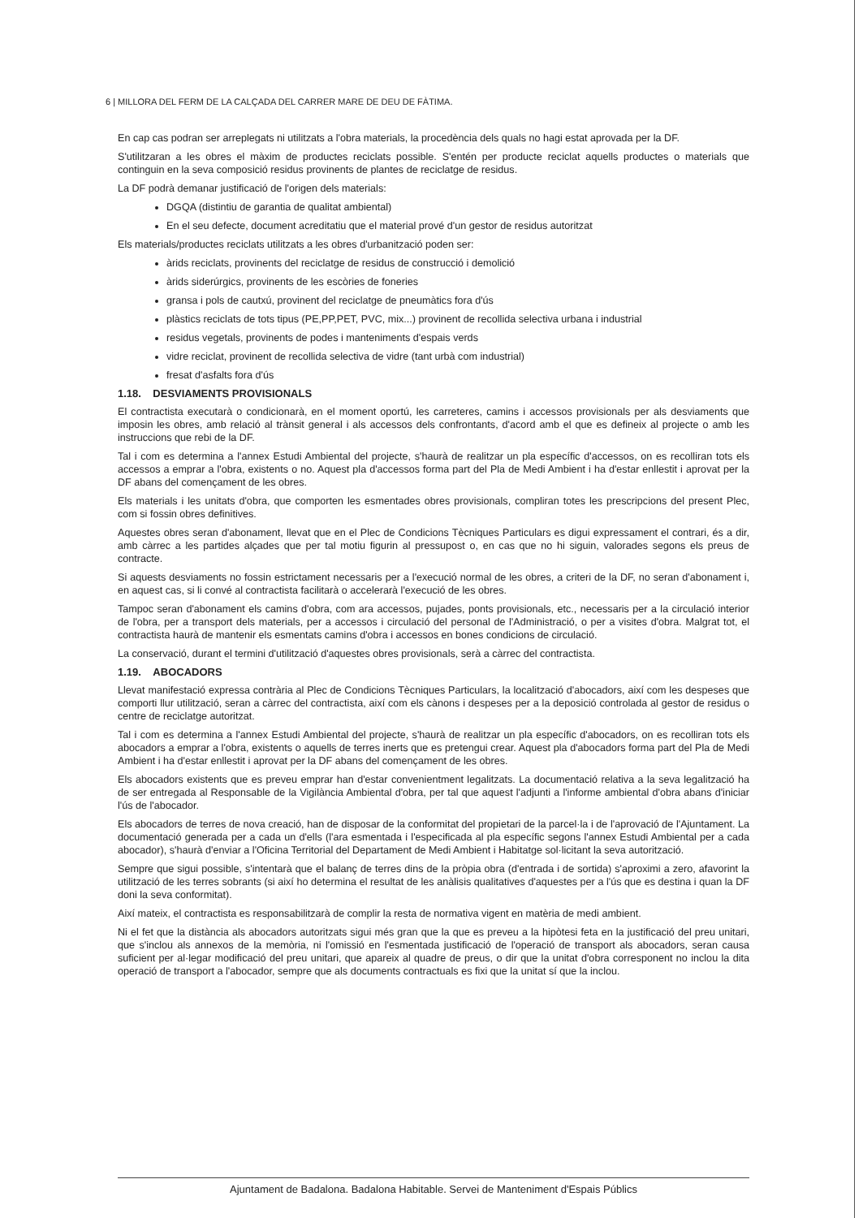6 | MILLORA DEL FERM DE LA CALÇADA DEL CARRER MARE DE DEU DE FÀTIMA.
En cap cas podran ser arreplegats ni utilitzats a l'obra materials, la procedència dels quals no hagi estat aprovada per la DF.
S'utilitzaran a les obres el màxim de productes reciclats possible. S'entén per producte reciclat aquells productes o materials que continguin en la seva composició residus provinents de plantes de reciclatge de residus.
La DF podrà demanar justificació de l'origen dels materials:
DGQA (distintiu de garantia de qualitat ambiental)
En el seu defecte, document acreditatiu que el material prové d'un gestor de residus autoritzat
Els materials/productes reciclats utilitzats a les obres d'urbanització poden ser:
àrids reciclats, provinents del reciclatge de residus de construcció i demolició
àrids siderúrgics, provinents de les escòries de foneries
gransa i pols de cautxú, provinent del reciclatge de pneumàtics fora d'ús
plàstics reciclats de tots tipus (PE,PP,PET, PVC, mix...) provinent de recollida selectiva urbana i industrial
residus vegetals, provinents de podes i manteniments d'espais verds
vidre reciclat, provinent de recollida selectiva de vidre (tant urbà com industrial)
fresat d'asfalts fora d'ús
1.18. DESVIAMENTS PROVISIONALS
El contractista executarà o condicionarà, en el moment oportú, les carreteres, camins i accessos provisionals per als desviaments que imposin les obres, amb relació al trànsit general i als accessos dels confrontants, d'acord amb el que es defineix al projecte o amb les instruccions que rebi de la DF.
Tal i com es determina a l'annex Estudi Ambiental del projecte, s'haurà de realitzar un pla específic d'accessos, on es recolliran tots els accessos a emprar a l'obra, existents o no. Aquest pla d'accessos forma part del Pla de Medi Ambient i ha d'estar enllestit i aprovat per la DF abans del començament de les obres.
Els materials i les unitats d'obra, que comporten les esmentades obres provisionals, compliran totes les prescripcions del present Plec, com si fossin obres definitives.
Aquestes obres seran d'abonament, llevat que en el Plec de Condicions Tècniques Particulars es digui expressament el contrari, és a dir, amb càrrec a les partides alçades que per tal motiu figurin al pressupost o, en cas que no hi siguin, valorades segons els preus de contracte.
Si aquests desviaments no fossin estrictament necessaris per a l'execució normal de les obres, a criteri de la DF, no seran d'abonament i, en aquest cas, si li convé al contractista facilitarà o accelerarà l'execució de les obres.
Tampoc seran d'abonament els camins d'obra, com ara accessos, pujades, ponts provisionals, etc., necessaris per a la circulació interior de l'obra, per a transport dels materials, per a accessos i circulació del personal de l'Administració, o per a visites d'obra. Malgrat tot, el contractista haurà de mantenir els esmentats camins d'obra i accessos en bones condicions de circulació.
La conservació, durant el termini d'utilització d'aquestes obres provisionals, serà a càrrec del contractista.
1.19. ABOCADORS
Llevat manifestació expressa contrària al Plec de Condicions Tècniques Particulars, la localització d'abocadors, així com les despeses que comporti llur utilització, seran a càrrec del contractista, així com els cànons i despeses per a la deposició controlada al gestor de residus o centre de reciclatge autoritzat.
Tal i com es determina a l'annex Estudi Ambiental del projecte, s'haurà de realitzar un pla específic d'abocadors, on es recolliran tots els abocadors a emprar a l'obra, existents o aquells de terres inerts que es pretengui crear. Aquest pla d'abocadors forma part del Pla de Medi Ambient i ha d'estar enllestit i aprovat per la DF abans del començament de les obres.
Els abocadors existents que es preveu emprar han d'estar convenientment legalitzats. La documentació relativa a la seva legalització ha de ser entregada al Responsable de la Vigilància Ambiental d'obra, per tal que aquest l'adjunti a l'informe ambiental d'obra abans d'iniciar l'ús de l'abocador.
Els abocadors de terres de nova creació, han de disposar de la conformitat del propietari de la parcel·la i de l'aprovació de l'Ajuntament. La documentació generada per a cada un d'ells (l'ara esmentada i l'especificada al pla específic segons l'annex Estudi Ambiental per a cada abocador), s'haurà d'enviar a l'Oficina Territorial del Departament de Medi Ambient i Habitatge sol·licitant la seva autorització.
Sempre que sigui possible, s'intentarà que el balanç de terres dins de la pròpia obra (d'entrada i de sortida) s'aproximi a zero, afavorint la utilització de les terres sobrants (si així ho determina el resultat de les anàlisis qualitatives d'aquestes per a l'ús que es destina i quan la DF doni la seva conformitat).
Així mateix, el contractista es responsabilitzarà de complir la resta de normativa vigent en matèria de medi ambient.
Ni el fet que la distància als abocadors autoritzats sigui més gran que la que es preveu a la hipòtesi feta en la justificació del preu unitari, que s'inclou als annexos de la memòria, ni l'omissió en l'esmentada justificació de l'operació de transport als abocadors, seran causa suficient per al·legar modificació del preu unitari, que apareix al quadre de preus, o dir que la unitat d'obra corresponent no inclou la dita operació de transport a l'abocador, sempre que als documents contractuals es fixi que la unitat sí que la inclou.
Ajuntament de Badalona. Badalona Habitable. Servei de Manteniment d'Espais Públics